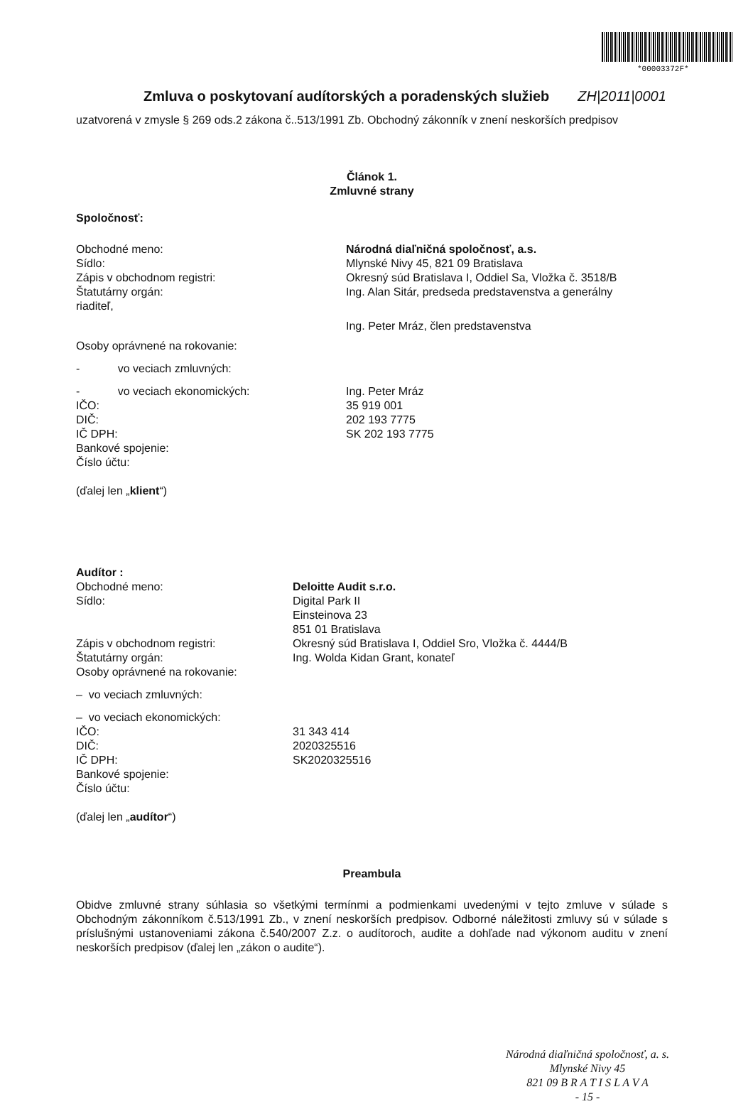*00003372F*
Zmluva o poskytovaní audítorských a poradenských služieb
ZH|2011|0001
uzatvorená v zmysle § 269 ods.2 zákona č..513/1991 Zb. Obchodný zákonník v znení neskorších predpisov
Článok 1.
Zmluvné strany
Spoločnosť:
Obchodné meno: Národná diaľničná spoločnosť, a.s.
Sídlo: Mlynské Nivy 45, 821 09 Bratislava
Zápis v obchodnom registri: Okresný súd Bratislava I, Oddiel Sa, Vložka č. 3518/B
Štatutárny orgán: Ing. Alan Sitár, predseda predstavenstva a generálny
riaditeľ,
Ing. Peter Mráz, člen predstavenstva
Osoby oprávnené na rokovanie:
- vo veciach zmluvných:
- vo veciach ekonomických: Ing. Peter Mráz
IČO: 35 919 001
DIČ: 202 193 7775
IČ DPH: SK 202 193 7775
Bankové spojenie:
Číslo účtu:
(ďalej len „klient“)
Audítor :
Obchodné meno: Deloitte Audit s.r.o.
Sídlo: Digital Park II
Einsteinova 23
851 01 Bratislava
Zápis v obchodnom registri: Okresný súd Bratislava I, Oddiel Sro, Vložka č. 4444/B
Štatutárny orgán: Ing. Wolda Kidan Grant, konateľ
Osoby oprávnené na rokovanie:
– vo veciach zmluvných:
– vo veciach ekonomických:
IČO: 31 343 414
DIČ: 2020325516
IČ DPH: SK2020325516
Bankové spojenie:
Číslo účtu:
(ďalej len „audítor“)
Preambula
Obidve zmluvné strany súhlasia so všetkými termínmi a podmienkami uvedenými v tejto zmluve v súlade s Obchodným zákonníkom č.513/1991 Zb., v znení neskorších predpisov. Odborné náležitosti zmluvy sú v súlade s príslušnými ustanoveniami zákona č.540/2007 Z.z. o audítoroch, audite a dohľade nad výkonom auditu v znení neskorších predpisov (ďalej len „zákon o audite“).
Národná diaľničná spoločnosť, a. s.
Mlynské Nivy 45
821 09 B R A T I S L A V A
- 15 -